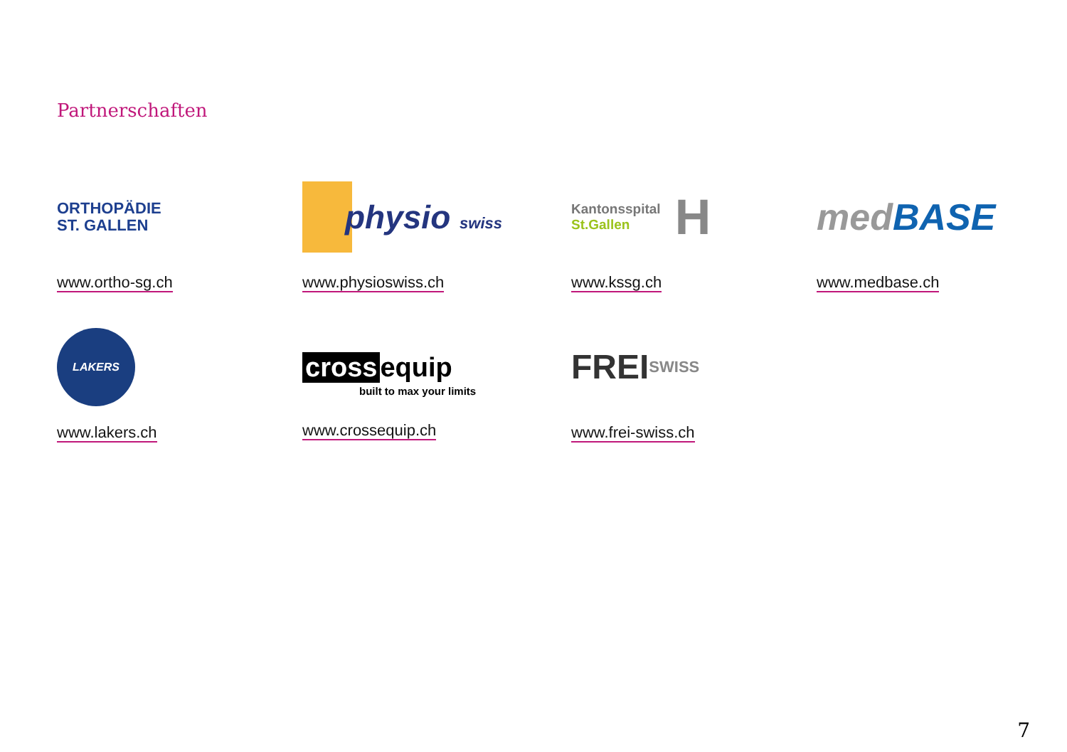Partnerschaften
ORTHOPÄDIE
ST. GALLEN
www.ortho-sg.ch
physio swiss
www.physioswiss.ch
Kantonsspital
St.Gallen H
www.kssg.ch
med BASE
www.medbase.ch
LAKERS
www.lakers.ch
cross equip
built to max your limits
www.crossequip.ch
FREI
SWISS
www.frei-swiss.ch
7